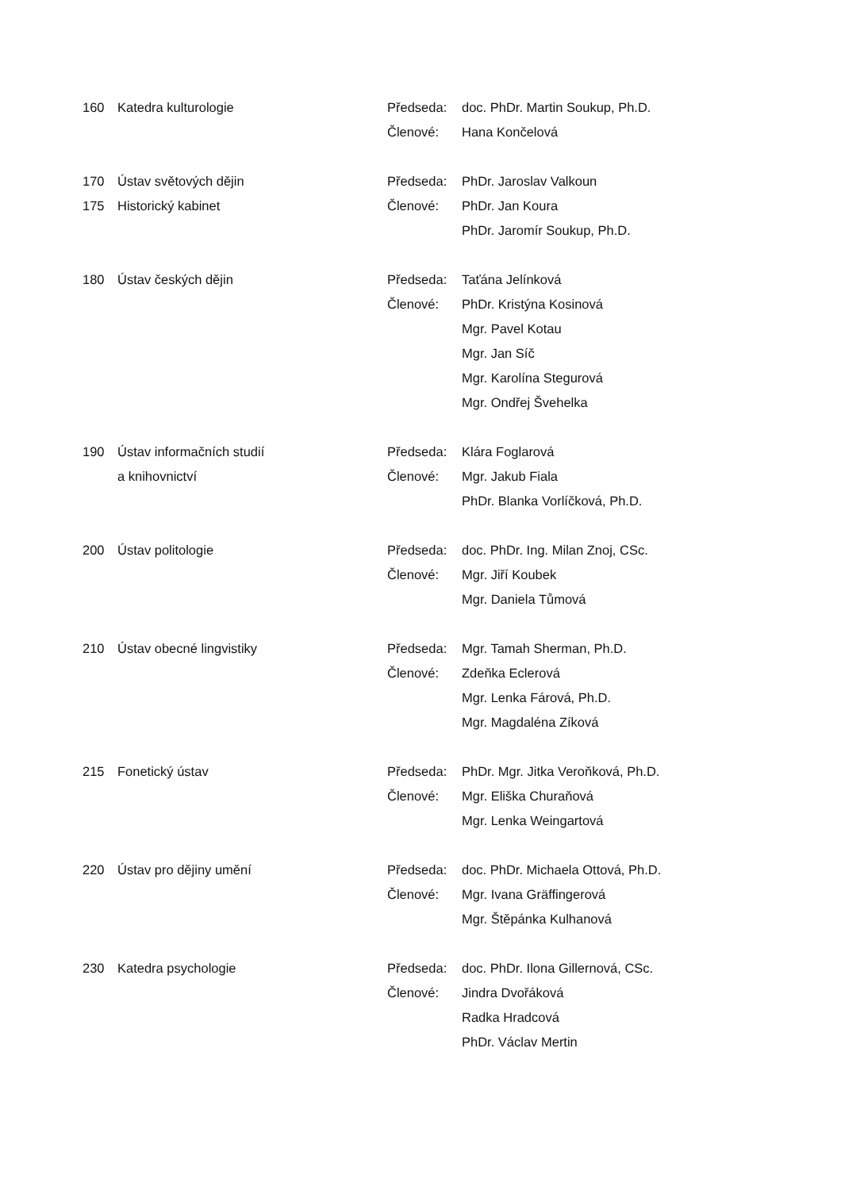| 160 | Katedra kulturologie | Předseda: | doc. PhDr. Martin Soukup, Ph.D. |
| | | Členové: | Hana Končelová |
| 170 | Ústav světových dějin | Předseda: | PhDr. Jaroslav Valkoun |
| 175 | Historický kabinet | Členové: | PhDr. Jan Koura |
| | | | PhDr. Jaromír Soukup, Ph.D. |
| 180 | Ústav českých dějin | Předseda: | Taťána Jelínková |
| | | Členové: | PhDr. Kristýna Kosinová |
| | | | Mgr. Pavel Kotau |
| | | | Mgr. Jan Síč |
| | | | Mgr. Karolína Stegurová |
| | | | Mgr. Ondřej Švehelka |
| 190 | Ústav informačních studií | Předseda: | Klára Foglarová |
| | a knihovnictví | Členové: | Mgr. Jakub Fiala |
| | | | PhDr. Blanka Vorlíčková, Ph.D. |
| 200 | Ústav politologie | Předseda: | doc. PhDr. Ing. Milan Znoj, CSc. |
| | | Členové: | Mgr. Jiří Koubek |
| | | | Mgr. Daniela Tůmová |
| 210 | Ústav obecné lingvistiky | Předseda: | Mgr. Tamah Sherman, Ph.D. |
| | | Členové: | Zdeňka Eclerová |
| | | | Mgr. Lenka Fárová, Ph.D. |
| | | | Mgr. Magdaléna Zíková |
| 215 | Fonetický ústav | Předseda: | PhDr. Mgr. Jitka Veroňková, Ph.D. |
| | | Členové: | Mgr. Eliška Churaňová |
| | | | Mgr. Lenka Weingartová |
| 220 | Ústav pro dějiny umění | Předseda: | doc. PhDr. Michaela Ottová, Ph.D. |
| | | Členové: | Mgr. Ivana Gräffingerová |
| | | | Mgr. Štěpánka Kulhanová |
| 230 | Katedra psychologie | Předseda: | doc. PhDr. Ilona Gillernová, CSc. |
| | | Členové: | Jindra Dvořáková |
| | | | Radka Hradcová |
| | | | PhDr. Václav Mertin |